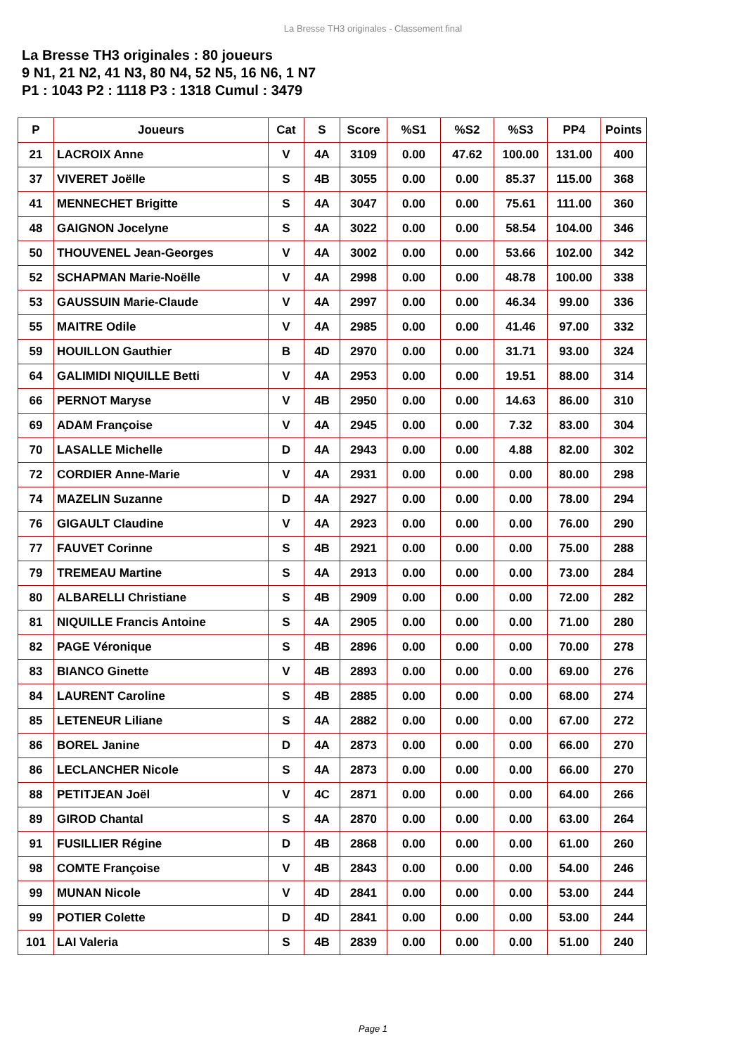La Bresse TH3 originales - Classement final
La Bresse TH3 originales : 80 joueurs
9 N1, 21 N2, 41 N3, 80 N4, 52 N5, 16 N6, 1 N7
P1 : 1043 P2 : 1118 P3 : 1318 Cumul : 3479
| P | Joueurs | Cat | S | Score | %S1 | %S2 | %S3 | PP4 | Points |
| --- | --- | --- | --- | --- | --- | --- | --- | --- | --- |
| 21 | LACROIX Anne | V | 4A | 3109 | 0.00 | 47.62 | 100.00 | 131.00 | 400 |
| 37 | VIVERET Joëlle | S | 4B | 3055 | 0.00 | 0.00 | 85.37 | 115.00 | 368 |
| 41 | MENNECHET Brigitte | S | 4A | 3047 | 0.00 | 0.00 | 75.61 | 111.00 | 360 |
| 48 | GAIGNON Jocelyne | S | 4A | 3022 | 0.00 | 0.00 | 58.54 | 104.00 | 346 |
| 50 | THOUVENEL Jean-Georges | V | 4A | 3002 | 0.00 | 0.00 | 53.66 | 102.00 | 342 |
| 52 | SCHAPMAN Marie-Noëlle | V | 4A | 2998 | 0.00 | 0.00 | 48.78 | 100.00 | 338 |
| 53 | GAUSSUIN Marie-Claude | V | 4A | 2997 | 0.00 | 0.00 | 46.34 | 99.00 | 336 |
| 55 | MAITRE Odile | V | 4A | 2985 | 0.00 | 0.00 | 41.46 | 97.00 | 332 |
| 59 | HOUILLON Gauthier | B | 4D | 2970 | 0.00 | 0.00 | 31.71 | 93.00 | 324 |
| 64 | GALIMIDI NIQUILLE Betti | V | 4A | 2953 | 0.00 | 0.00 | 19.51 | 88.00 | 314 |
| 66 | PERNOT Maryse | V | 4B | 2950 | 0.00 | 0.00 | 14.63 | 86.00 | 310 |
| 69 | ADAM Françoise | V | 4A | 2945 | 0.00 | 0.00 | 7.32 | 83.00 | 304 |
| 70 | LASALLE Michelle | D | 4A | 2943 | 0.00 | 0.00 | 4.88 | 82.00 | 302 |
| 72 | CORDIER Anne-Marie | V | 4A | 2931 | 0.00 | 0.00 | 0.00 | 80.00 | 298 |
| 74 | MAZELIN Suzanne | D | 4A | 2927 | 0.00 | 0.00 | 0.00 | 78.00 | 294 |
| 76 | GIGAULT Claudine | V | 4A | 2923 | 0.00 | 0.00 | 0.00 | 76.00 | 290 |
| 77 | FAUVET Corinne | S | 4B | 2921 | 0.00 | 0.00 | 0.00 | 75.00 | 288 |
| 79 | TREMEAU Martine | S | 4A | 2913 | 0.00 | 0.00 | 0.00 | 73.00 | 284 |
| 80 | ALBARELLI Christiane | S | 4B | 2909 | 0.00 | 0.00 | 0.00 | 72.00 | 282 |
| 81 | NIQUILLE Francis Antoine | S | 4A | 2905 | 0.00 | 0.00 | 0.00 | 71.00 | 280 |
| 82 | PAGE Véronique | S | 4B | 2896 | 0.00 | 0.00 | 0.00 | 70.00 | 278 |
| 83 | BIANCO Ginette | V | 4B | 2893 | 0.00 | 0.00 | 0.00 | 69.00 | 276 |
| 84 | LAURENT Caroline | S | 4B | 2885 | 0.00 | 0.00 | 0.00 | 68.00 | 274 |
| 85 | LETENEUR Liliane | S | 4A | 2882 | 0.00 | 0.00 | 0.00 | 67.00 | 272 |
| 86 | BOREL Janine | D | 4A | 2873 | 0.00 | 0.00 | 0.00 | 66.00 | 270 |
| 86 | LECLANCHER Nicole | S | 4A | 2873 | 0.00 | 0.00 | 0.00 | 66.00 | 270 |
| 88 | PETITJEAN Joël | V | 4C | 2871 | 0.00 | 0.00 | 0.00 | 64.00 | 266 |
| 89 | GIROD Chantal | S | 4A | 2870 | 0.00 | 0.00 | 0.00 | 63.00 | 264 |
| 91 | FUSILLIER Régine | D | 4B | 2868 | 0.00 | 0.00 | 0.00 | 61.00 | 260 |
| 98 | COMTE Françoise | V | 4B | 2843 | 0.00 | 0.00 | 0.00 | 54.00 | 246 |
| 99 | MUNAN Nicole | V | 4D | 2841 | 0.00 | 0.00 | 0.00 | 53.00 | 244 |
| 99 | POTIER Colette | D | 4D | 2841 | 0.00 | 0.00 | 0.00 | 53.00 | 244 |
| 101 | LAI Valeria | S | 4B | 2839 | 0.00 | 0.00 | 0.00 | 51.00 | 240 |
Page 1